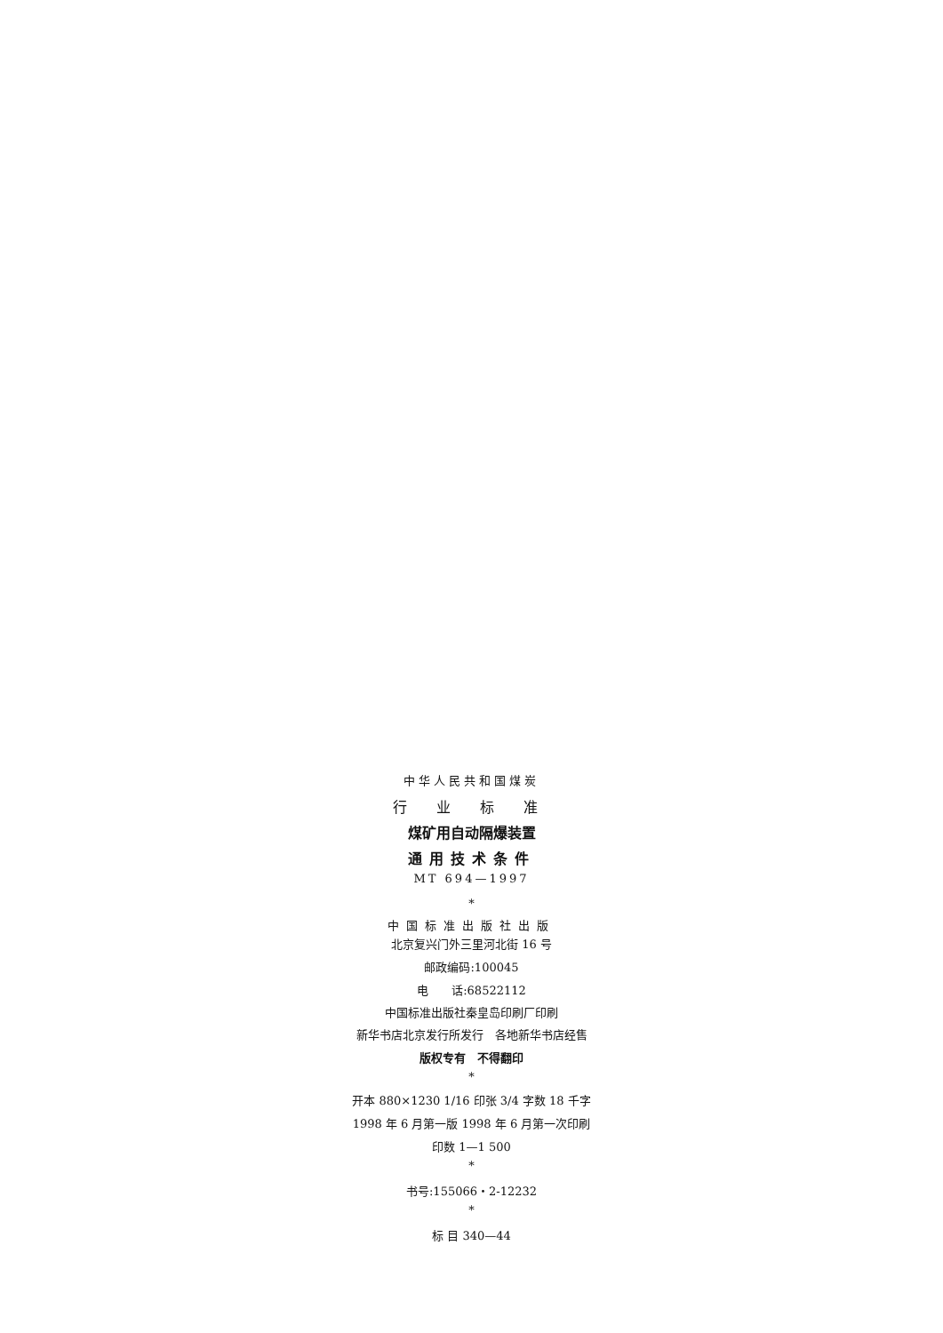中华人民共和国煤炭
行 业 标 准
煤矿用自动隔爆装置
通用技术条件
MT 694—1997
*
中国标准出版社出版
北京复兴门外三里河北街 16 号
邮政编码:100045
电　　话:68522112
中国标准出版社秦皇岛印刷厂印刷
新华书店北京发行所发行　各地新华书店经售
版权专有　不得翻印
*
开本 880×1230 1/16 印张 3/4 字数 18 千字
1998 年 6 月第一版 1998 年 6 月第一次印刷
印数 1—1 500
*
书号:155066・2-12232
*
标 目 340—44